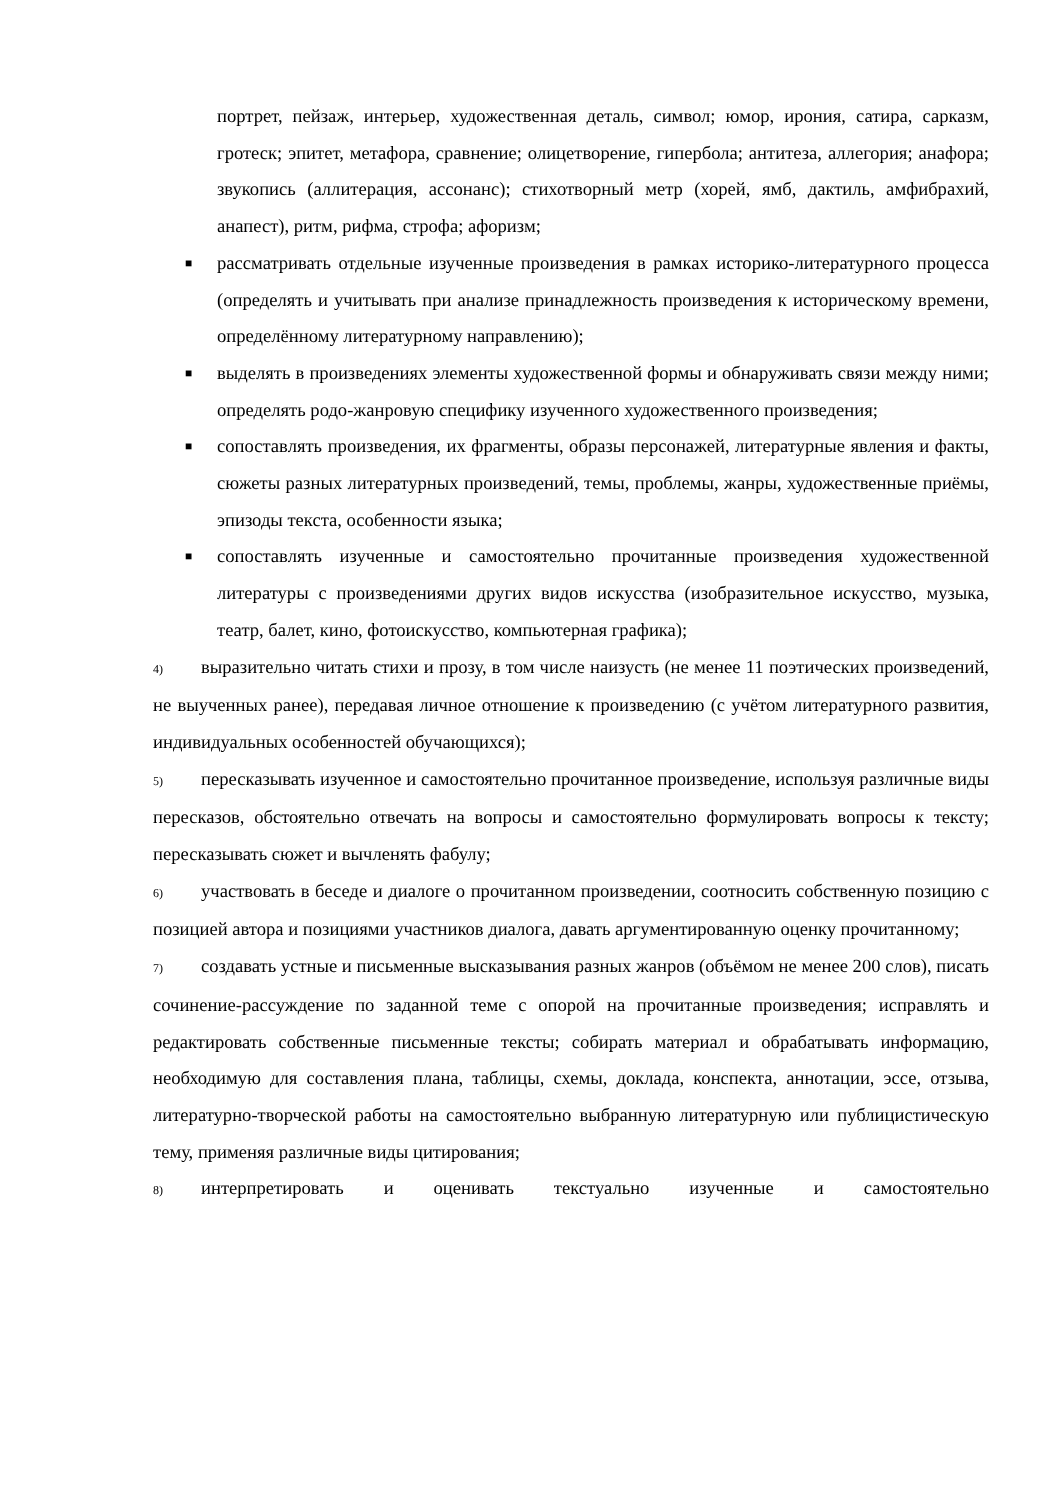портрет, пейзаж, интерьер, художественная деталь, символ; юмор, ирония, сатира, сарказм, гротеск; эпитет, метафора, сравнение; олицетворение, гипербола; антитеза, аллегория; анафора; звукопись (аллитерация, ассонанс); стихотворный метр (хорей, ямб, дактиль, амфибрахий, анапест), ритм, рифма, строфа; афоризм;
■ рассматривать отдельные изученные произведения в рамках историко-литературного процесса (определять и учитывать при анализе принадлежность произведения к историческому времени, определённому литературному направлению);
■ выделять в произведениях элементы художественной формы и обнаруживать связи между ними; определять родо-жанровую специфику изученного художественного произведения;
■ сопоставлять произведения, их фрагменты, образы персонажей, литературные явления и факты, сюжеты разных литературных произведений, темы, проблемы, жанры, художественные приёмы, эпизоды текста, особенности языка;
■ сопоставлять изученные и самостоятельно прочитанные произведения художественной литературы с произведениями других видов искусства (изобразительное искусство, музыка, театр, балет, кино, фотоискусство, компьютерная графика);
4) выразительно читать стихи и прозу, в том числе наизусть (не менее 11 поэтических произведений, не выученных ранее), передавая личное отношение к произведению (с учётом литературного развития, индивидуальных особенностей обучающихся);
5) пересказывать изученное и самостоятельно прочитанное произведение, используя различные виды пересказов, обстоятельно отвечать на вопросы и самостоятельно формулировать вопросы к тексту; пересказывать сюжет и вычленять фабулу;
6) участвовать в беседе и диалоге о прочитанном произведении, соотносить собственную позицию с позицией автора и позициями участников диалога, давать аргументированную оценку прочитанному;
7) создавать устные и письменные высказывания разных жанров (объёмом не менее 200 слов), писать сочинение-рассуждение по заданной теме с опорой на прочитанные произведения; исправлять и редактировать собственные письменные тексты; собирать материал и обрабатывать информацию, необходимую для составления плана, таблицы, схемы, доклада, конспекта, аннотации, эссе, отзыва, литературно-творческой работы на самостоятельно выбранную литературную или публицистическую тему, применяя различные виды цитирования;
8) интерпретировать и оценивать текстуально изученные и самостоятельно